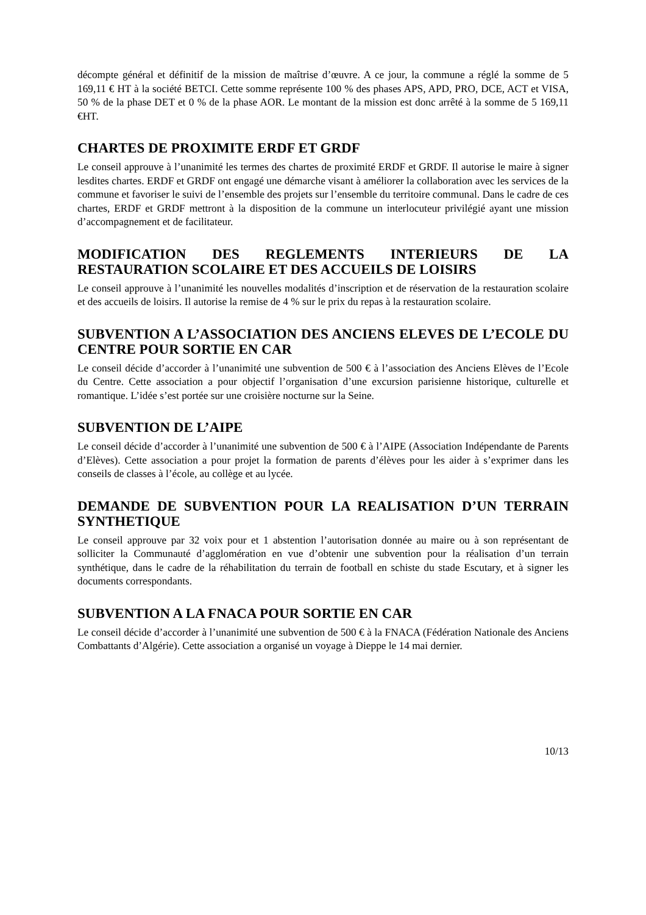décompte général et définitif de la mission de maîtrise d’œuvre. A ce jour, la commune a réglé la somme de 5 169,11 € HT à la société BETCI. Cette somme représente 100 % des phases APS, APD, PRO, DCE, ACT et VISA, 50 % de la phase DET et 0 % de la phase AOR. Le montant de la mission est donc arrêté à la somme de 5 169,11 €HT.
CHARTES DE PROXIMITE ERDF ET GRDF
Le conseil approuve à l’unanimité les termes des chartes de proximité ERDF et GRDF. Il autorise le maire à signer lesdites chartes. ERDF et GRDF ont engagé une démarche visant à améliorer la collaboration avec les services de la commune et favoriser le suivi de l’ensemble des projets sur l’ensemble du territoire communal. Dans le cadre de ces chartes, ERDF et GRDF mettront à la disposition de la commune un interlocuteur privilégié ayant une mission d’accompagnement et de facilitateur.
MODIFICATION DES REGLEMENTS INTERIEURS DE LA RESTAURATION SCOLAIRE ET DES ACCUEILS DE LOISIRS
Le conseil approuve à l’unanimité les nouvelles modalités d’inscription et de réservation de la restauration scolaire et des accueils de loisirs. Il autorise la remise de 4 % sur le prix du repas à la restauration scolaire.
SUBVENTION A L’ASSOCIATION DES ANCIENS ELEVES DE L’ECOLE DU CENTRE POUR SORTIE EN CAR
Le conseil décide d’accorder à l’unanimité une subvention de 500 € à l’association des Anciens Elèves de l’Ecole du Centre. Cette association a pour objectif l’organisation d’une excursion parisienne historique, culturelle et romantique. L’idée s’est portée sur une croisière nocturne sur la Seine.
SUBVENTION DE L’AIPE
Le conseil décide d’accorder à l’unanimité une subvention de 500 € à l’AIPE (Association Indépendante de Parents d’Elèves). Cette association a pour projet la formation de parents d’élèves pour les aider à s’exprimer dans les conseils de classes à l’école, au collège et au lycée.
DEMANDE DE SUBVENTION POUR LA REALISATION D’UN TERRAIN SYNTHETIQUE
Le conseil approuve par 32 voix pour et 1 abstention l’autorisation donnée au maire ou à son représentant de solliciter la Communauté d’agglomération en vue d’obtenir une subvention pour la réalisation d’un terrain synthétique, dans le cadre de la réhabilitation du terrain de football en schiste du stade Escutary, et à signer les documents correspondants.
SUBVENTION A LA FNACA POUR SORTIE EN CAR
Le conseil décide d’accorder à l’unanimité une subvention de 500 € à la FNACA (Fédération Nationale des Anciens Combattants d’Algérie). Cette association a organisé un voyage à Dieppe le 14 mai dernier.
10/13